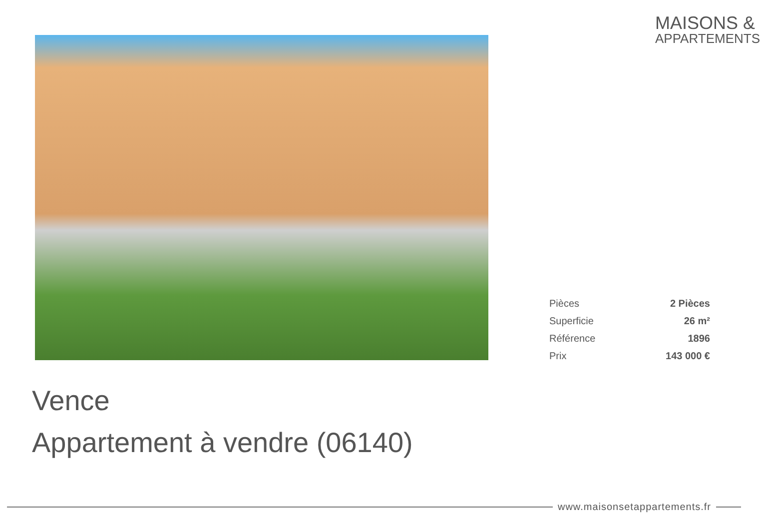MAISONS &
APPARTEMENTS
| Pièces | 2 Pièces |
| Superficie | 26 m² |
| Référence | 1896 |
| Prix | 143 000 € |
Vence
Appartement à vendre (06140)
www.maisonsetappartements.fr